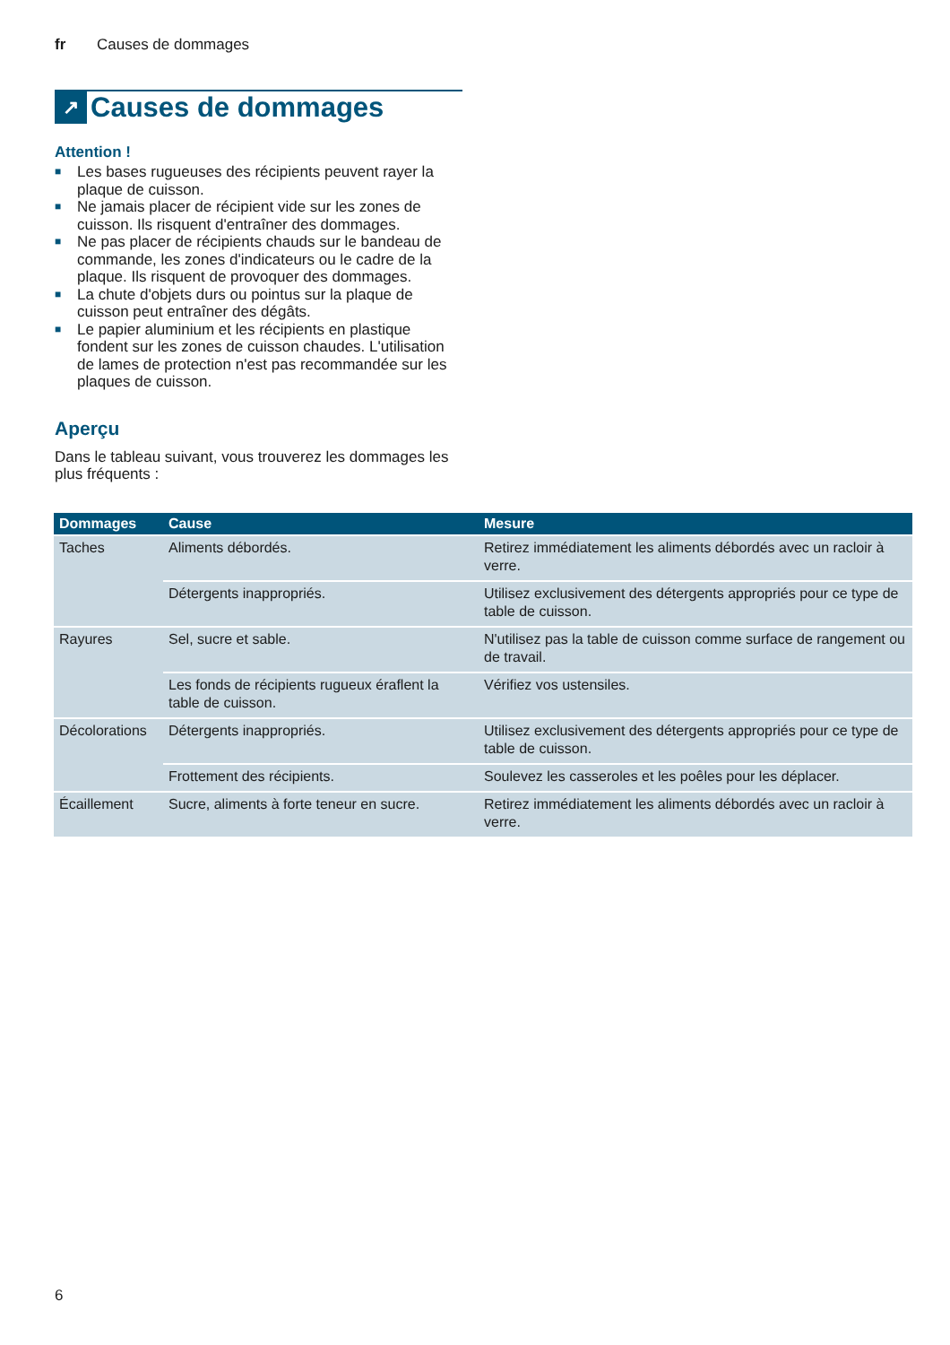fr Causes de dommages
↗ Causes de dommages
Attention !
■ Les bases rugueuses des récipients peuvent rayer la plaque de cuisson.
■ Ne jamais placer de récipient vide sur les zones de cuisson. Ils risquent d'entraîner des dommages.
■ Ne pas placer de récipients chauds sur le bandeau de commande, les zones d'indicateurs ou le cadre de la plaque. Ils risquent de provoquer des dommages.
■ La chute d'objets durs ou pointus sur la plaque de cuisson peut entraîner des dégâts.
■ Le papier aluminium et les récipients en plastique fondent sur les zones de cuisson chaudes. L'utilisation de lames de protection n'est pas recommandée sur les plaques de cuisson.
Aperçu
Dans le tableau suivant, vous trouverez les dommages les plus fréquents :
| Dommages | Cause | Mesure |
| --- | --- | --- |
| Taches | Aliments débordés. | Retirez immédiatement les aliments débordés avec un racloir à verre. |
| | Détergents inappropriés. | Utilisez exclusivement des détergents appropriés pour ce type de table de cuisson. |
| Rayures | Sel, sucre et sable. | N'utilisez pas la table de cuisson comme surface de rangement ou de travail. |
| | Les fonds de récipients rugueux éraflent la table de cuisson. | Vérifiez vos ustensiles. |
| Décolorations | Détergents inappropriés. | Utilisez exclusivement des détergents appropriés pour ce type de table de cuisson. |
| | Frottement des récipients. | Soulevez les casseroles et les poêles pour les déplacer. |
| Écaillement | Sucre, aliments à forte teneur en sucre. | Retirez immédiatement les aliments débordés avec un racloir à verre. |
6